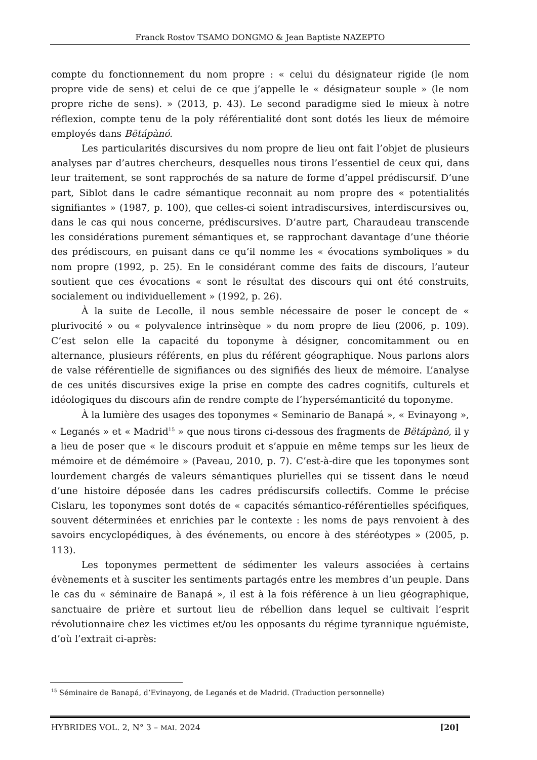Franck Rostov TSAMO DONGMO & Jean Baptiste NAZEPTO
compte du fonctionnement du nom propre : « celui du désignateur rigide (le nom propre vide de sens) et celui de ce que j’appelle le « désignateur souple » (le nom propre riche de sens). » (2013, p. 43). Le second paradigme sied le mieux à notre réflexion, compte tenu de la poly référentialité dont sont dotés les lieux de mémoire employés dans Bëtápànó.
Les particularités discursives du nom propre de lieu ont fait l’objet de plusieurs analyses par d’autres chercheurs, desquelles nous tirons l’essentiel de ceux qui, dans leur traitement, se sont rapprochés de sa nature de forme d’appel prédiscursif. D’une part, Siblot dans le cadre sémantique reconnait au nom propre des « potentialités signifiantes » (1987, p. 100), que celles-ci soient intradiscursives, interdiscursives ou, dans le cas qui nous concerne, prédiscursives. D’autre part, Charaudeau transcende les considérations purement sémantiques et, se rapprochant davantage d’une théorie des prédiscours, en puisant dans ce qu’il nomme les « évocations symboliques » du nom propre (1992, p. 25). En le considérant comme des faits de discours, l’auteur soutient que ces évocations « sont le résultat des discours qui ont été construits, socialement ou individuellement » (1992, p. 26).
À la suite de Lecolle, il nous semble nécessaire de poser le concept de « plurivocité » ou « polyvalence intrinsèque » du nom propre de lieu (2006, p. 109). C’est selon elle la capacité du toponyme à désigner, concomitamment ou en alternance, plusieurs référents, en plus du référent géographique. Nous parlons alors de valse référentielle de signifiances ou des signifiés des lieux de mémoire. L’analyse de ces unités discursives exige la prise en compte des cadres cognitifs, culturels et idéologiques du discours afin de rendre compte de l’hypersémanticité du toponyme.
À la lumière des usages des toponymes « Seminario de Banapá », « Evinayong », « Leganés » et « Madrid<sup>15</sup> » que nous tirons ci-dessous des fragments de Bëtápànó, il y a lieu de poser que « le discours produit et s’appuie en même temps sur les lieux de mémoire et de démémoire » (Paveau, 2010, p. 7). C’est-à-dire que les toponymes sont lourdement chargés de valeurs sémantiques plurielles qui se tissent dans le nœud d’une histoire déposée dans les cadres prédiscursifs collectifs. Comme le précise Cislaru, les toponymes sont dotés de « capacités sémantico-référentielles spécifiques, souvent déterminées et enrichies par le contexte : les noms de pays renvoient à des savoirs encyclopédiques, à des événements, ou encore à des stéréotypes » (2005, p. 113).
Les toponymes permettent de sédimenter les valeurs associées à certains évènements et à susciter les sentiments partagés entre les membres d’un peuple. Dans le cas du « séminaire de Banapá », il est à la fois référence à un lieu géographique, sanctuaire de prière et surtout lieu de rébellion dans lequel se cultivait l’esprit révolutionnaire chez les victimes et/ou les opposants du régime tyrannique nguémiste, d’où l’extrait ci-après:
<sup>15</sup> Séminaire de Banapá, d’Evinayong, de Leganés et de Madrid. (Traduction personnelle)
HYBRIDES VOL. 2, N° 3 – MAI. 2024 [20]